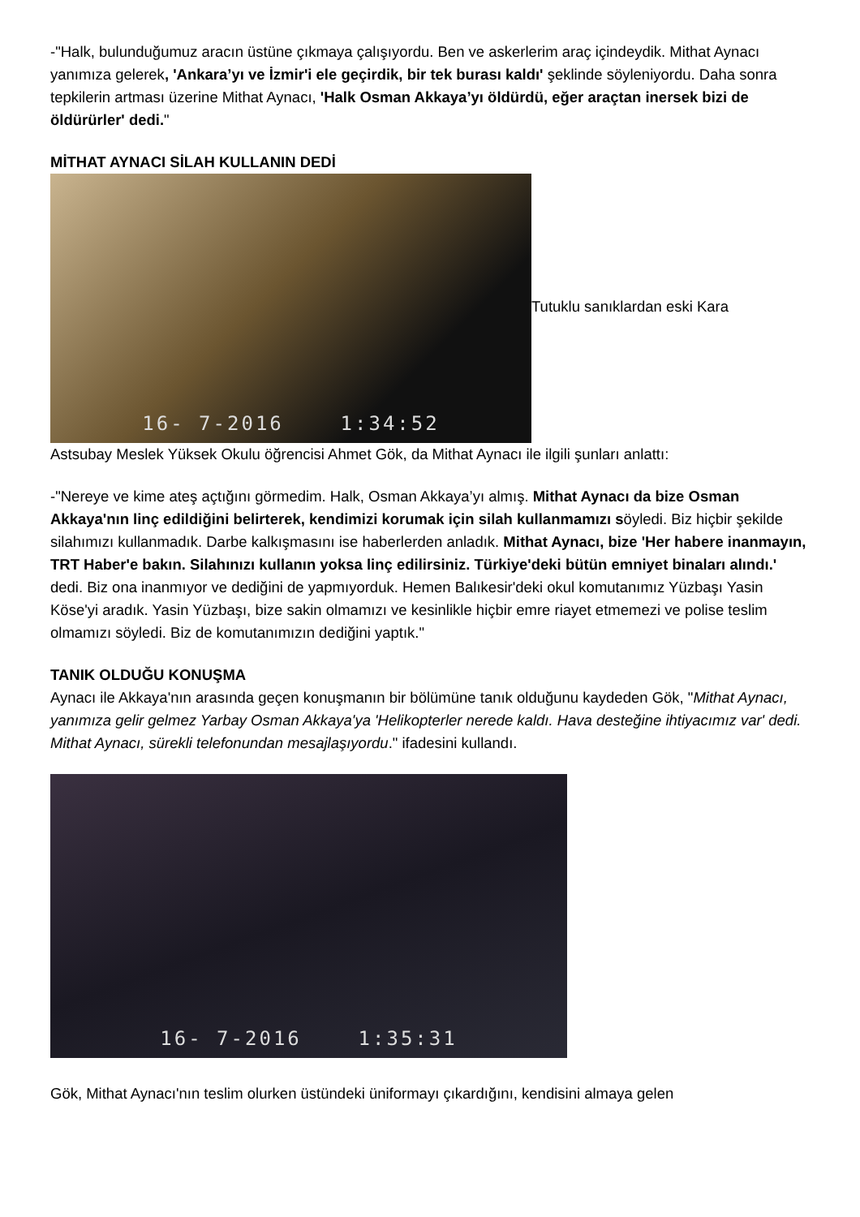-"Halk, bulunduğumuz aracın üstüne çıkmaya çalışıyordu. Ben ve askerlerim araç içindeydik. Mithat Aynacı yanımıza gelerek, 'Ankara’yı ve İzmir'i ele geçirdik, bir tek burası kaldı' şeklinde söyleniyordu. Daha sonra tepkilerin artması üzerine Mithat Aynacı, 'Halk Osman Akkaya’yı öldürdü, eğer araçtan inersek bizi de öldürürler' dedi."
MİTHAT AYNACI SİLAH KULLANIN DEDİ
16- 7-2016 1:34:52
Tutuklu sanıklardan eski Kara
Astsubay Meslek Yüksek Okulu öğrencisi Ahmet Gök, da Mithat Aynacı ile ilgili şunları anlattı:
-"Nereye ve kime ateş açtığını görmedim. Halk, Osman Akkaya’yı almış. Mithat Aynacı da bize Osman Akkaya'nın linç edildiğini belirterek, kendimizi korumak için silah kullanmamızı söyledi. Biz hiçbir şekilde silahımızı kullanmadık. Darbe kalkışmasını ise haberlerden anladık. Mithat Aynacı, bize 'Her habere inanmayın, TRT Haber'e bakın. Silahınızı kullanın yoksa linç edilirsiniz. Türkiye'deki bütün emniyet binaları alındı.' dedi. Biz ona inanmıyor ve dediğini de yapmıyorduk. Hemen Balıkesir'deki okul komutanımız Yüzbaşı Yasin Köse'yi aradık. Yasin Yüzbaşı, bize sakin olmamızı ve kesinlikle hiçbir emre riayet etmemezi ve polise teslim olmamızı söyledi. Biz de komutanımızın dediğini yaptık."
TANIK OLDUĞU KONUŞMA
Aynacı ile Akkaya'nın arasında geçen konuşmanın bir bölümüne tanık olduğunu kaydeden Gök, "Mithat Aynacı, yanımıza gelir gelmez Yarbay Osman Akkaya'ya 'Helikopterler nerede kaldı. Hava desteğine ihtiyacımız var' dedi. Mithat Aynacı, sürekli telefonundan mesajlaşıyordu." ifadesini kullandı.
16- 7-2016 1:35:31
Gök, Mithat Aynacı'nın teslim olurken üstündeki üniformayı çıkardığını, kendisini almaya gelen